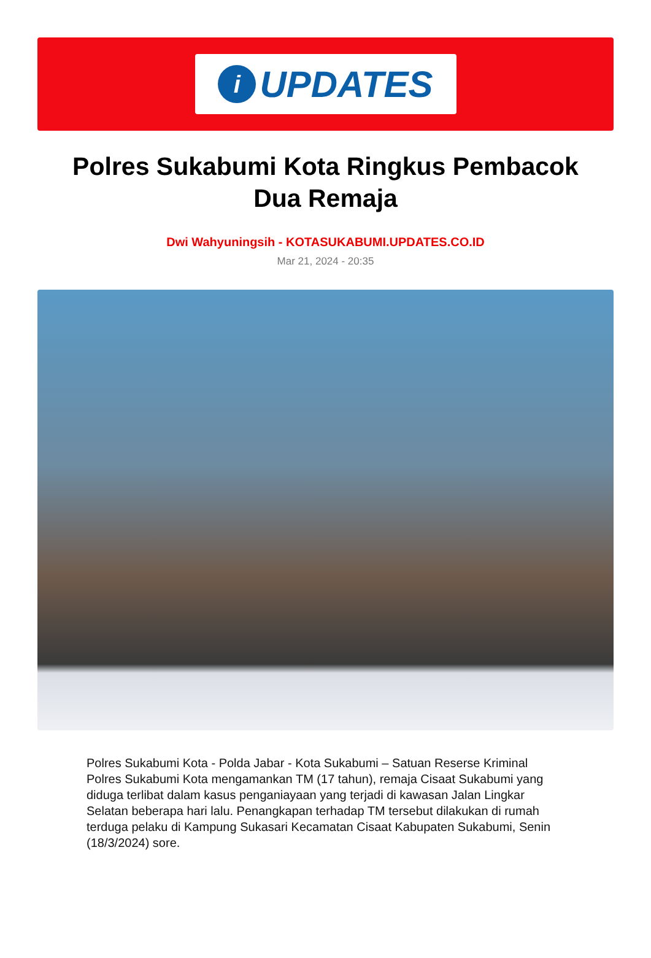i UPDATES
Polres Sukabumi Kota Ringkus Pembacok Dua Remaja
Dwi Wahyuningsih - KOTASUKABUMI.UPDATES.CO.ID
Mar 21, 2024 - 20:35
Polres Sukabumi Kota - Polda Jabar - Kota Sukabumi – Satuan Reserse Kriminal Polres Sukabumi Kota mengamankan TM (17 tahun), remaja Cisaat Sukabumi yang diduga terlibat dalam kasus penganiayaan yang terjadi di kawasan Jalan Lingkar Selatan beberapa hari lalu. Penangkapan terhadap TM tersebut dilakukan di rumah terduga pelaku di Kampung Sukasari Kecamatan Cisaat Kabupaten Sukabumi, Senin (18/3/2024) sore.